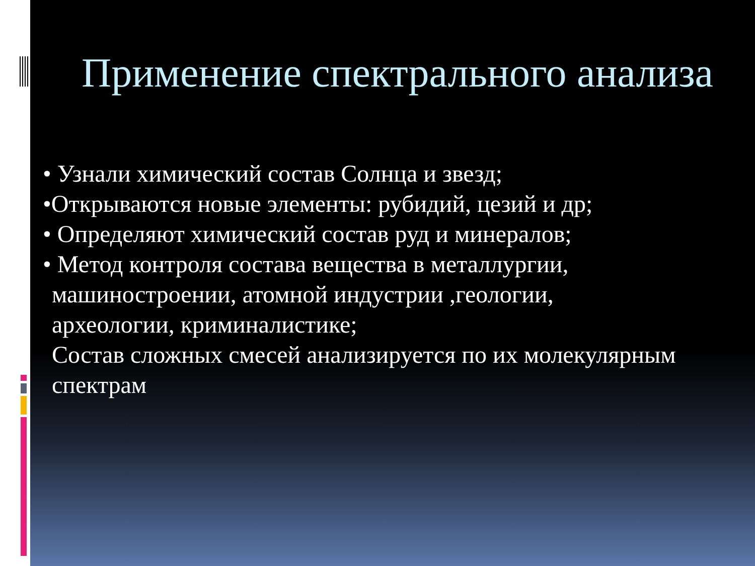Применение спектрального анализа
• Узнали химический состав Солнца и звезд;
•Открываются новые элементы: рубидий, цезий и др;
• Определяют химический состав руд и минералов;
• Метод контроля состава вещества в металлургии,
машиностроении, атомной индустрии ,геологии,
археологии, криминалистике;
Состав сложных смесей анализируется по их молекулярным спектрам